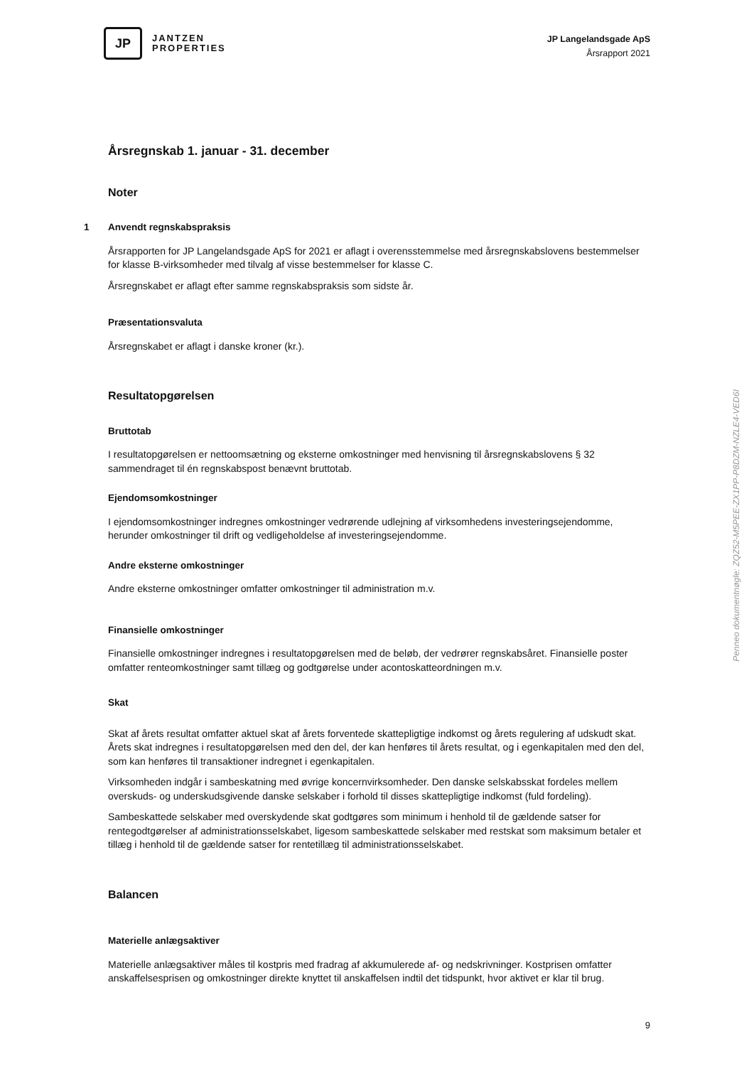JP
JANTZEN
PROPERTIES
JP Langelandsgade ApS
Årsrapport 2021
Årsregnskab 1. januar - 31. december
Noter
1 Anvendt regnskabspraksis
Årsrapporten for JP Langelandsgade ApS for 2021 er aflagt i overensstemmelse med årsregnskabslovens bestemmelser for klasse B-virksomheder med tilvalg af visse bestemmelser for klasse C.
Årsregnskabet er aflagt efter samme regnskabspraksis som sidste år.
Præsentationsvaluta
Årsregnskabet er aflagt i danske kroner (kr.).
Resultatopgørelsen
Bruttotab
I resultatopgørelsen er nettoomsætning og eksterne omkostninger med henvisning til årsregnskabslovens § 32 sammendraget til én regnskabspost benævnt bruttotab.
Ejendomsomkostninger
I ejendomsomkostninger indregnes omkostninger vedrørende udlejning af virksomhedens investeringsejendomme, herunder omkostninger til drift og vedligeholdelse af investeringsejendomme.
Andre eksterne omkostninger
Andre eksterne omkostninger omfatter omkostninger til administration m.v.
Finansielle omkostninger
Finansielle omkostninger indregnes i resultatopgørelsen med de beløb, der vedrører regnskabsåret. Finansielle poster omfatter renteomkostninger samt tillæg og godtgørelse under acontoskatteordningen m.v.
Skat
Skat af årets resultat omfatter aktuel skat af årets forventede skattepligtige indkomst og årets regulering af udskudt skat. Årets skat indregnes i resultatopgørelsen med den del, der kan henføres til årets resultat, og i egenkapitalen med den del, som kan henføres til transaktioner indregnet i egenkapitalen.
Virksomheden indgår i sambeskatning med øvrige koncernvirksomheder. Den danske selskabsskat fordeles mellem overskuds- og underskudsgivende danske selskaber i forhold til disses skattepligtige indkomst (fuld fordeling).
Sambeskattede selskaber med overskydende skat godtgøres som minimum i henhold til de gældende satser for rentegodtgørelser af administrationsselskabet, ligesom sambeskattede selskaber med restskat som maksimum betaler et tillæg i henhold til de gældende satser for rentetillæg til administrationsselskabet.
Balancen
Materielle anlægsaktiver
Materielle anlægsaktiver måles til kostpris med fradrag af akkumulerede af- og nedskrivninger. Kostprisen omfatter anskaffelsesprisen og omkostninger direkte knyttet til anskaffelsen indtil det tidspunkt, hvor aktivet er klar til brug.
Penneo dokumentnøgle: ZQZ52-M5PEE-ZX1PP-P8DZM-NZLE4-VED6I
9